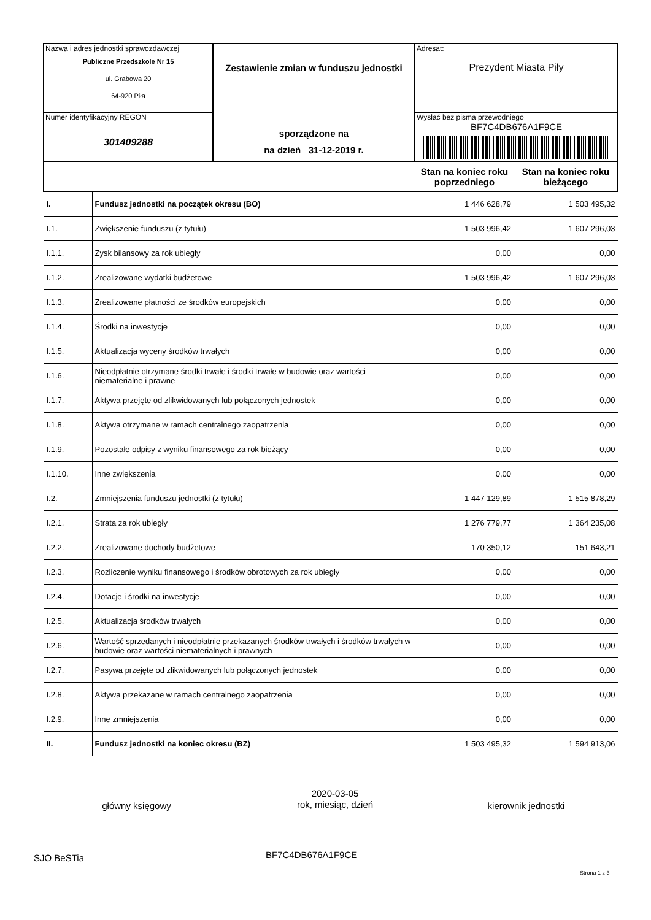| Nazwa i adres jednostki sprawozdawczej Publiczne Przedszkole Nr 15 ul. Grabowa 20 64-920 Piła | Zestawienie zmian w funduszu jednostki sporządzone na na dzień 31-12-2019 r. | Adresat: Prezydent Miasta Piły |
| Numer identyfikacyjny REGON 301409288 | | Wysłać bez pisma przewodniego BF7C4DB676A1F9CE |
| | | Stan na koniec roku poprzedniego | Stan na koniec roku bieżącego |
| I. | Fundusz jednostki na początek okresu (BO) | 1 446 628,79 | 1 503 495,32 |
| I.1. | Zwiększenie funduszu (z tytułu) | 1 503 996,42 | 1 607 296,03 |
| I.1.1. | Zysk bilansowy za rok ubiegły | 0,00 | 0,00 |
| I.1.2. | Zrealizowane wydatki budżetowe | 1 503 996,42 | 1 607 296,03 |
| I.1.3. | Zrealizowane płatności ze środków europejskich | 0,00 | 0,00 |
| I.1.4. | Środki na inwestycje | 0,00 | 0,00 |
| I.1.5. | Aktualizacja wyceny środków trwałych | 0,00 | 0,00 |
| I.1.6. | Nieodpłatnie otrzymane środki trwałe i środki trwałe w budowie oraz wartości niematerialne i prawne | 0,00 | 0,00 |
| I.1.7. | Aktywa przejęte od zlikwidowanych lub połączonych jednostek | 0,00 | 0,00 |
| I.1.8. | Aktywa otrzymane w ramach centralnego zaopatrzenia | 0,00 | 0,00 |
| I.1.9. | Pozostałe odpisy z wyniku finansowego za rok bieżący | 0,00 | 0,00 |
| I.1.10. | Inne zwiększenia | 0,00 | 0,00 |
| I.2. | Zmniejszenia funduszu jednostki (z tytułu) | 1 447 129,89 | 1 515 878,29 |
| I.2.1. | Strata za rok ubiegły | 1 276 779,77 | 1 364 235,08 |
| I.2.2. | Zrealizowane dochody budżetowe | 170 350,12 | 151 643,21 |
| I.2.3. | Rozliczenie wyniku finansowego i środków obrotowych za rok ubiegły | 0,00 | 0,00 |
| I.2.4. | Dotacje i środki na inwestycje | 0,00 | 0,00 |
| I.2.5. | Aktualizacja środków trwałych | 0,00 | 0,00 |
| I.2.6. | Wartość sprzedanych i nieodpłatnie przekazanych środków trwałych i środków trwałych w budowie oraz wartości niematerialnych i prawnych | 0,00 | 0,00 |
| I.2.7. | Pasywa przejęte od zlikwidowanych lub połączonych jednostek | 0,00 | 0,00 |
| I.2.8. | Aktywa przekazane w ramach centralnego zaopatrzenia | 0,00 | 0,00 |
| I.2.9. | Inne zmniejszenia | 0,00 | 0,00 |
| II. | Fundusz jednostki na koniec okresu (BZ) | 1 503 495,32 | 1 594 913,06 |
główny księgowy
2020-03-05
rok, miesiąc, dzień
kierownik jednostki
SJO BeSTia BF7C4DB676A1F9CE
Strona 1 z 3